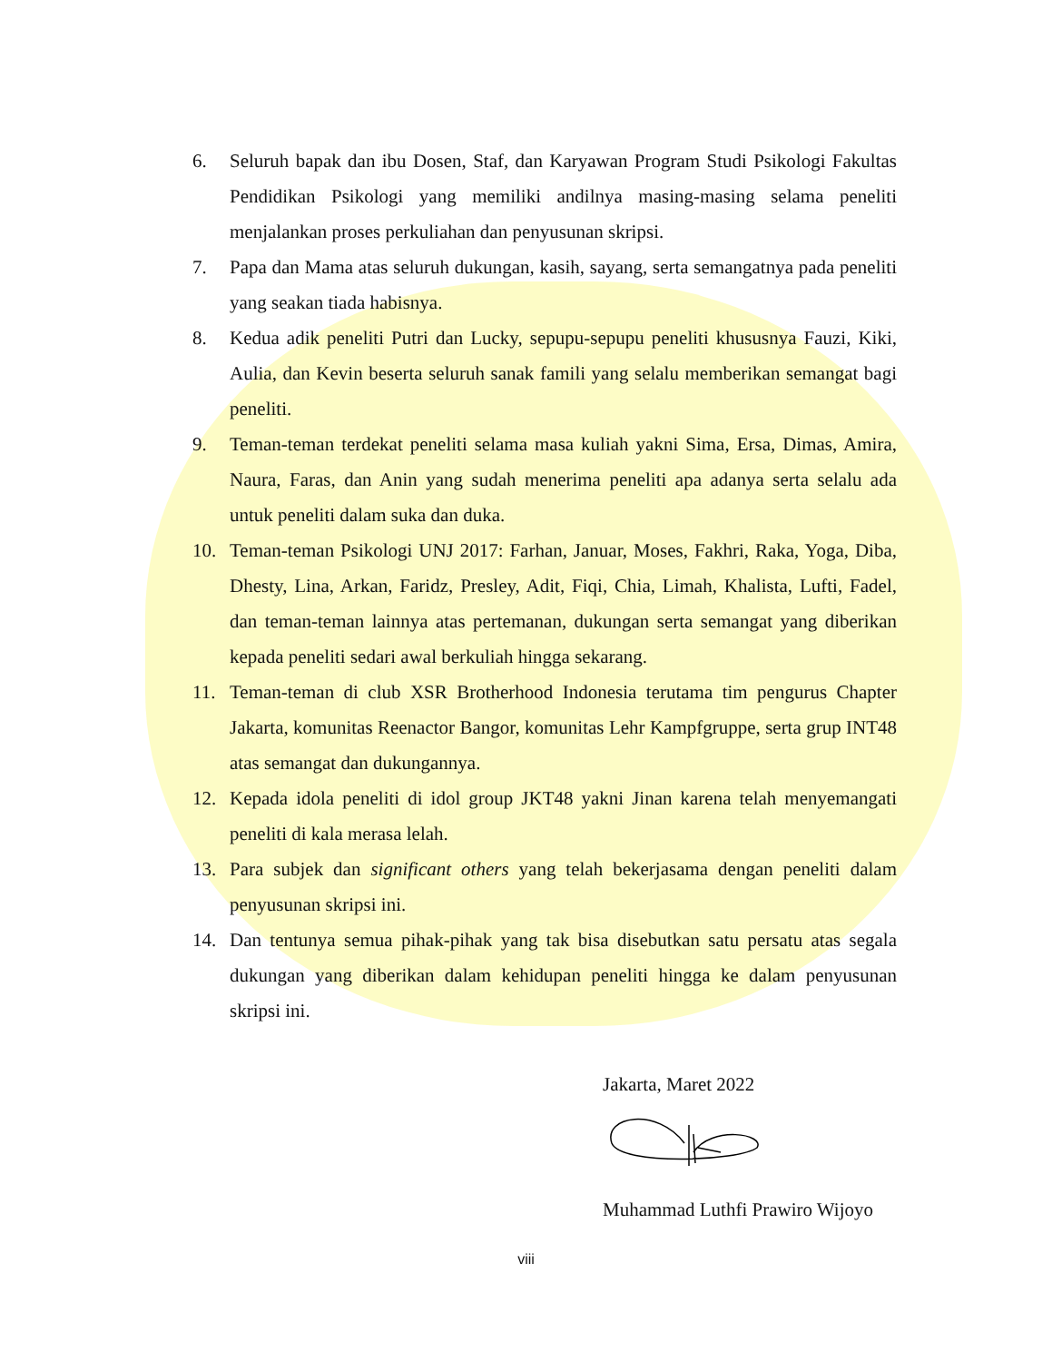6. Seluruh bapak dan ibu Dosen, Staf, dan Karyawan Program Studi Psikologi Fakultas Pendidikan Psikologi yang memiliki andilnya masing-masing selama peneliti menjalankan proses perkuliahan dan penyusunan skripsi.
7. Papa dan Mama atas seluruh dukungan, kasih, sayang, serta semangatnya pada peneliti yang seakan tiada habisnya.
8. Kedua adik peneliti Putri dan Lucky, sepupu-sepupu peneliti khususnya Fauzi, Kiki, Aulia, dan Kevin beserta seluruh sanak famili yang selalu memberikan semangat bagi peneliti.
9. Teman-teman terdekat peneliti selama masa kuliah yakni Sima, Ersa, Dimas, Amira, Naura, Faras, dan Anin yang sudah menerima peneliti apa adanya serta selalu ada untuk peneliti dalam suka dan duka.
10. Teman-teman Psikologi UNJ 2017: Farhan, Januar, Moses, Fakhri, Raka, Yoga, Diba, Dhesty, Lina, Arkan, Faridz, Presley, Adit, Fiqi, Chia, Limah, Khalista, Lufti, Fadel, dan teman-teman lainnya atas pertemanan, dukungan serta semangat yang diberikan kepada peneliti sedari awal berkuliah hingga sekarang.
11. Teman-teman di club XSR Brotherhood Indonesia terutama tim pengurus Chapter Jakarta, komunitas Reenactor Bangor, komunitas Lehr Kampfgruppe, serta grup INT48 atas semangat dan dukungannya.
12. Kepada idola peneliti di idol group JKT48 yakni Jinan karena telah menyemangati peneliti di kala merasa lelah.
13. Para subjek dan significant others yang telah bekerjasama dengan peneliti dalam penyusunan skripsi ini.
14. Dan tentunya semua pihak-pihak yang tak bisa disebutkan satu persatu atas segala dukungan yang diberikan dalam kehidupan peneliti hingga ke dalam penyusunan skripsi ini.
Jakarta, Maret 2022
Muhammad Luthfi Prawiro Wijoyo
viii